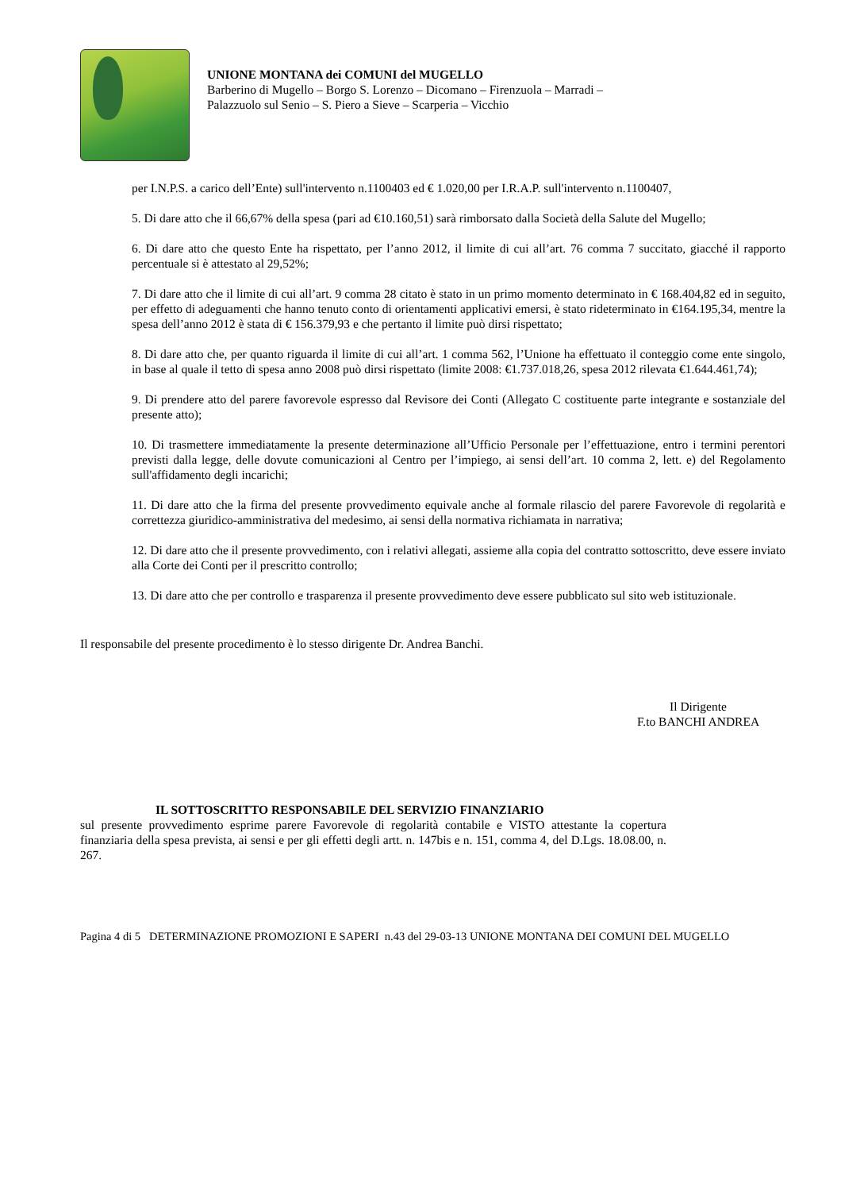UNIONE MONTANA dei COMUNI del MUGELLO
Barberino di Mugello – Borgo S. Lorenzo – Dicomano – Firenzuola – Marradi –
Palazzuolo sul Senio – S. Piero a Sieve – Scarperia – Vicchio
per I.N.P.S. a carico dell’Ente) sull'intervento n.1100403 ed € 1.020,00 per I.R.A.P. sull'intervento n.1100407,
5. Di dare atto che il 66,67% della spesa (pari ad €10.160,51) sarà rimborsato dalla Società della Salute del Mugello;
6. Di dare atto che questo Ente ha rispettato, per l’anno 2012, il limite di cui all’art. 76 comma 7 succitato, giacché il rapporto percentuale si è attestato al 29,52%;
7. Di dare atto che il limite di cui all’art. 9 comma 28 citato è stato in un primo momento determinato in € 168.404,82 ed in seguito, per effetto di adeguamenti che hanno tenuto conto di orientamenti applicativi emersi, è stato rideterminato in €164.195,34, mentre la spesa dell’anno 2012 è stata di € 156.379,93 e che pertanto il limite può dirsi rispettato;
8. Di dare atto che, per quanto riguarda il limite di cui all’art. 1 comma 562, l’Unione ha effettuato il conteggio come ente singolo, in base al quale il tetto di spesa anno 2008 può dirsi rispettato (limite 2008: €1.737.018,26, spesa 2012 rilevata €1.644.461,74);
9. Di prendere atto del parere favorevole espresso dal Revisore dei Conti (Allegato C costituente parte integrante e sostanziale del presente atto);
10. Di trasmettere immediatamente la presente determinazione all’Ufficio Personale per l’effettuazione, entro i termini perentori previsti dalla legge, delle dovute comunicazioni al Centro per l’impiego, ai sensi dell’art. 10 comma 2, lett. e) del Regolamento sull'affidamento degli incarichi;
11. Di dare atto che la firma del presente provvedimento equivale anche al formale rilascio del parere Favorevole di regolarità e correttezza giuridico-amministrativa del medesimo, ai sensi della normativa richiamata in narrativa;
12. Di dare atto che il presente provvedimento, con i relativi allegati, assieme alla copia del contratto sottoscritto, deve essere inviato alla Corte dei Conti per il prescritto controllo;
13. Di dare atto che per controllo e trasparenza il presente provvedimento deve essere pubblicato sul sito web istituzionale.
Il responsabile del presente procedimento è lo stesso dirigente Dr. Andrea Banchi.
Il Dirigente
F.to BANCHI ANDREA
IL SOTTOSCRITTO RESPONSABILE DEL SERVIZIO FINANZIARIO
sul presente provvedimento esprime parere Favorevole di regolarità contabile e VISTO attestante la copertura finanziaria della spesa prevista, ai sensi e per gli effetti degli artt. n. 147bis e n. 151, comma 4, del D.Lgs. 18.08.00, n. 267.
Pagina 4 di 5 DETERMINAZIONE PROMOZIONI E SAPERI n.43 del 29-03-13 UNIONE MONTANA DEI COMUNI DEL MUGELLO